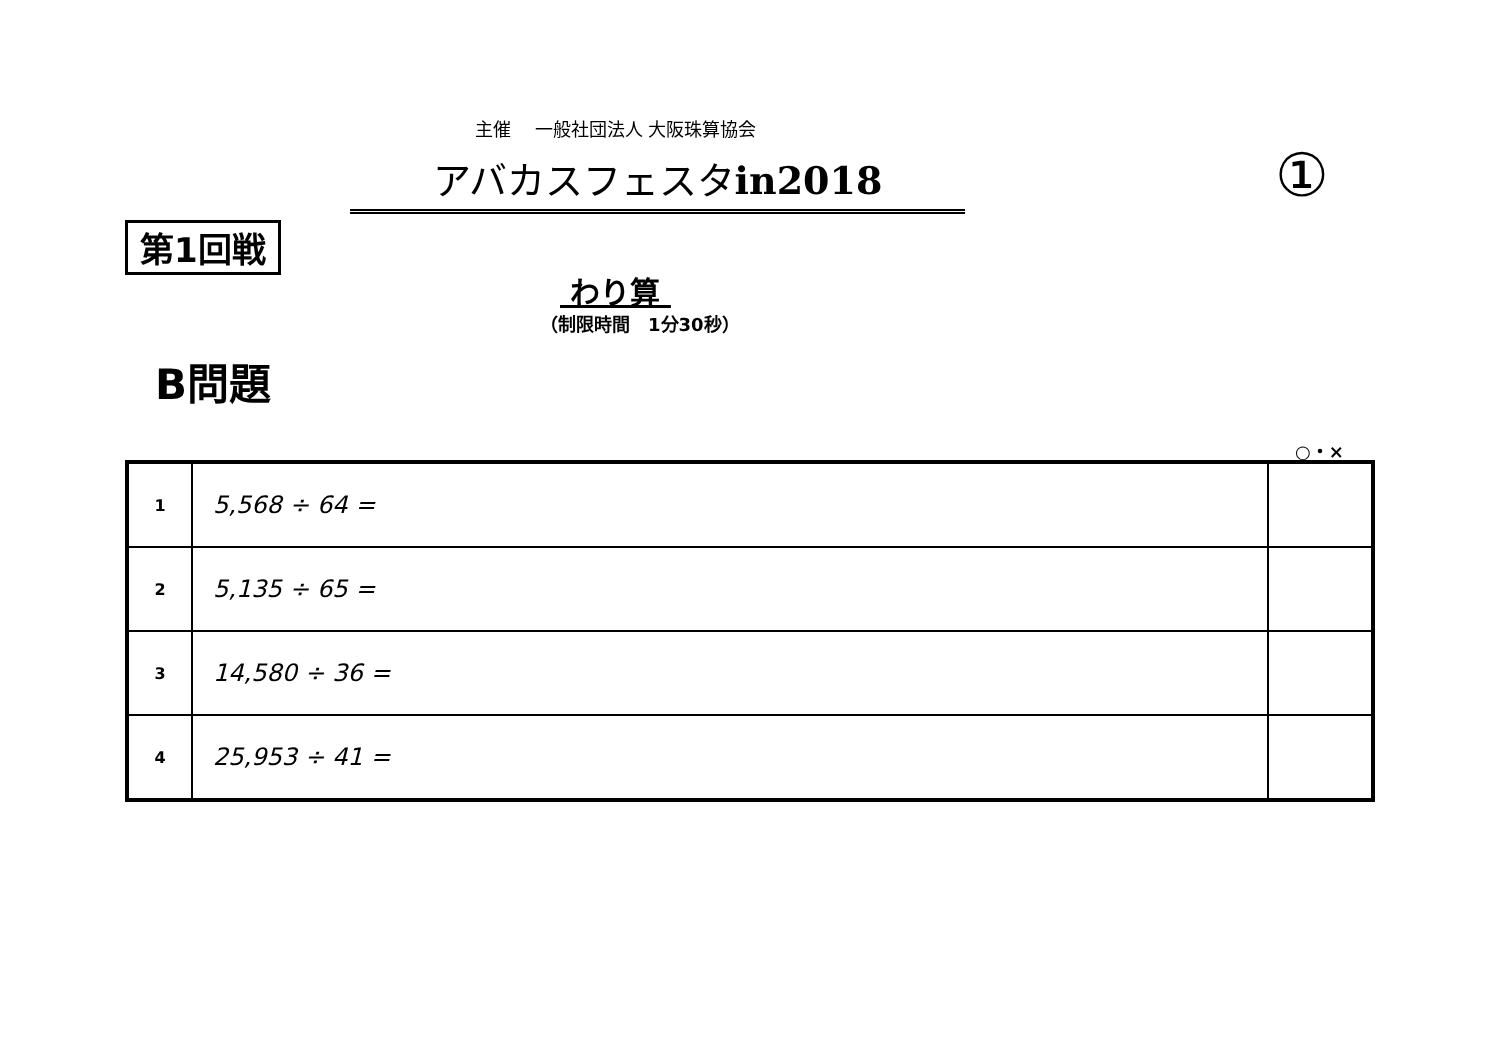主催　 一般社団法人 大阪珠算協会
アバカスフェスタin2018 ①
第1回戦
わり算
（制限時間　1分30秒）
B問題
○・×
| 1 | 5,568 ÷ 64 = | |
| 2 | 5,135 ÷ 65 = | |
| 3 | 14,580 ÷ 36 = | |
| 4 | 25,953 ÷ 41 = | |